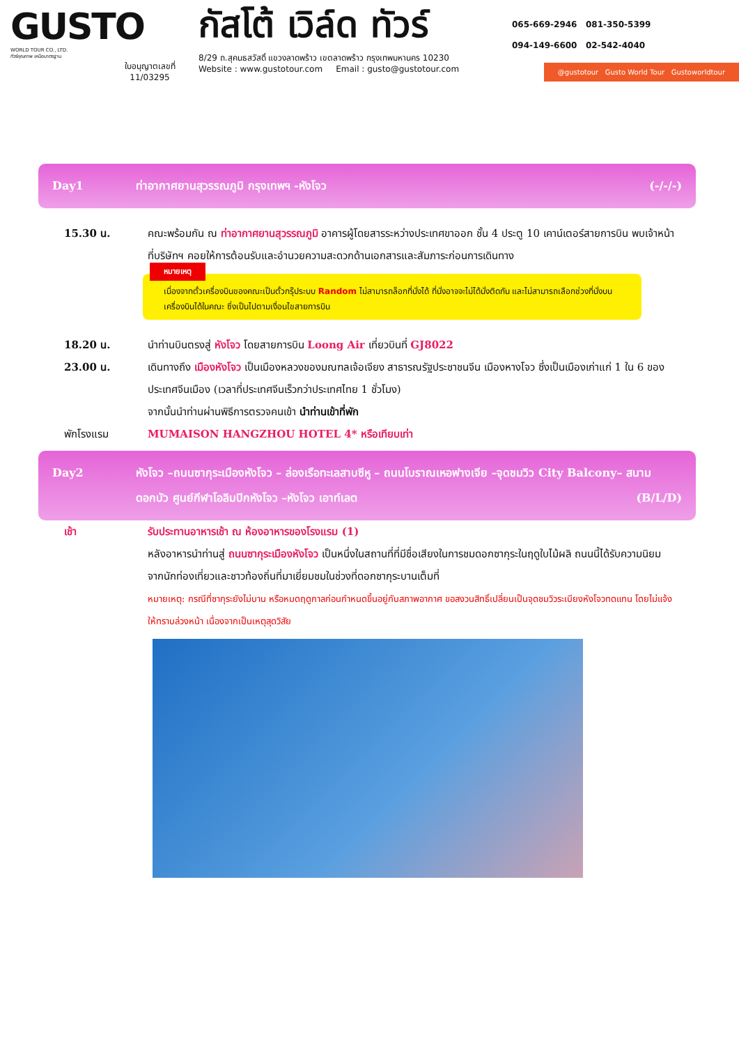GUSTO
WORLD TOUR CO., LTD.
ทัวร์คุณภาพ เหนือมาตรฐาน
ใบอนุญาตเลขที่
11/03295
กัสโต้ เวิล์ด ทัวร์
8/29 ถ.สุคนธสวัสดิ์ แขวงลาดพร้าว เขตลาดพร้าว กรุงเทพมหานคร 10230
Website : www.gustotour.com Email : gusto@gustotour.com
065-669-2946 081-350-5399
094-149-6600 02-542-4040
@gustotour Gusto World Tour Gustoworldtour
Day1 ท่าอากาศยานสุวรรณภูมิ กรุงเทพฯ -หังโจว (-/-/-)
15.30 น. คณะพร้อมกัน ณ ท่าอากาศยานสุวรรณภูมิ อาคารผู้โดยสารระหว่างประเทศขาออก ชั้น 4 ประตู 10 เคาน์เตอร์สายการบิน พบเจ้าหน้าที่บริษัทฯ คอยให้การต้อนรับและอำนวยความสะดวกด้านเอกสารและสัมภาระก่อนการเดินทาง
หมายเหตุ
เนื่องจากตั๋วเครื่องบินของคณะเป็นตั๋วกรุ๊ประบบ Random ไม่สามารถล็อกที่นั่งได้ ที่นั่งอาจจะไม่ได้นั่งติดกัน และไม่สามารถเลือกช่วงที่นั่งบนเครื่องบินได้ในคณะ ซึ่งเป็นไปตามเงื่อนไขสายการบิน
18.20 น. นำท่านบินตรงสู่ หังโจว โดยสายการบิน Loong Air เที่ยวบินที่ GJ8022
23.00 น. เดินทางถึง เมืองหังโจว เป็นเมืองหลวงของมณฑลเจ้อเจียง สาธารณรัฐประชาชนจีน เมืองหางโจว ซึ่งเป็นเมืองเก่าแก่ 1 ใน 6 ของประเทศจีนเมือง (เวลาที่ประเทศจีนเร็วกว่าประเทศไทย 1 ชั่วโมง)
จากนั้นนำท่านผ่านพิธีการตรวจคนเข้า นำท่านเข้าที่พัก
พักโรงแรม MUMAISON HANGZHOU HOTEL 4* หรือเทียบเท่า
Day2 หังโจว –ถนนซากุระเมืองหังโจว – ล่องเรือทะเลสาบซีหู – ถนนโบราณเหอฟางเจีย –จุดชมวิว City Balcony– สนามดอกบัว ศูนย์กีฬาโอลิมปิกหังโจว –หังโจว เอาท์เลต (B/L/D)
เช้า รับประทานอาหารเช้า ณ ห้องอาหารของโรงแรม (1)
หลังอาหารนำท่านสู่ ถนนซากุระเมืองหังโจว เป็นหนึ่งในสถานที่ที่มีชื่อเสียงในการชมดอกซากุระในฤดูใบไม้ผลิ ถนนนี้ได้รับความนิยมจากนักท่องเที่ยวและชาวท้องถิ่นที่มาเยี่ยมชมในช่วงที่ดอกซากุระบานเต็มที่
หมายเหตุ: กรณีที่ซากุระยังไม่บาน หรือหมดฤดูกาลก่อนกำหนดขึ้นอยู่กับสภาพอากาศ ขอสงวนสิทธิ์เปลี่ยนเป็นจุดชมวิวระเบียงหังโจวทดแทน โดยไม่แจ้งให้ทราบล่วงหน้า เนื่องจากเป็นเหตุสุดวิสัย